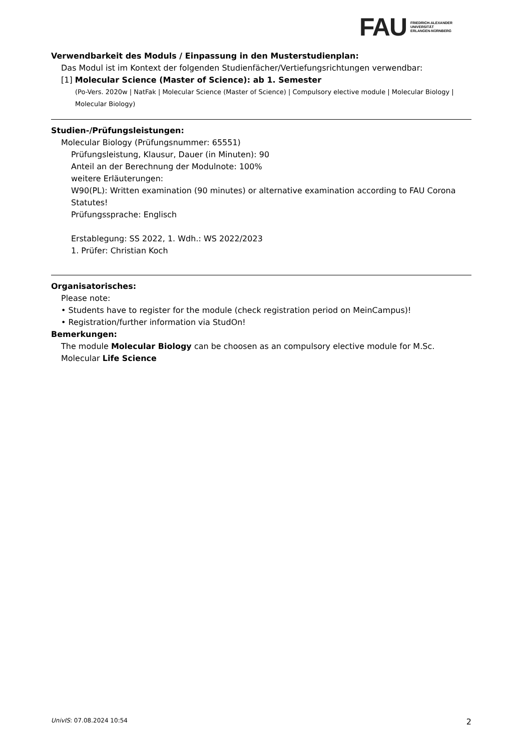FAU
FRIEDRICH-ALEXANDER
UNIVERSITÄT
ERLANGEN-NÜRNBERG
Verwendbarkeit des Moduls / Einpassung in den Musterstudienplan:
Das Modul ist im Kontext der folgenden Studienfächer/Vertiefungsrichtungen verwendbar:
[1] Molecular Science (Master of Science): ab 1. Semester
(Po-Vers. 2020w | NatFak | Molecular Science (Master of Science) | Compulsory elective module | Molecular Biology | Molecular Biology)
Studien-/Prüfungsleistungen:
Molecular Biology (Prüfungsnummer: 65551)
Prüfungsleistung, Klausur, Dauer (in Minuten): 90
Anteil an der Berechnung der Modulnote: 100%
weitere Erläuterungen:
W90(PL): Written examination (90 minutes) or alternative examination according to FAU Corona Statutes!
Prüfungssprache: Englisch
Erstablegung: SS 2022, 1. Wdh.: WS 2022/2023
1. Prüfer: Christian Koch
Organisatorisches:
Please note:
• Students have to register for the module (check registration period on MeinCampus)!
• Registration/further information via StudOn!
Bemerkungen:
The module Molecular Biology can be choosen as an compulsory elective module for M.Sc. Molecular Life Science
UnivIS: 07.08.2024 10:54 2